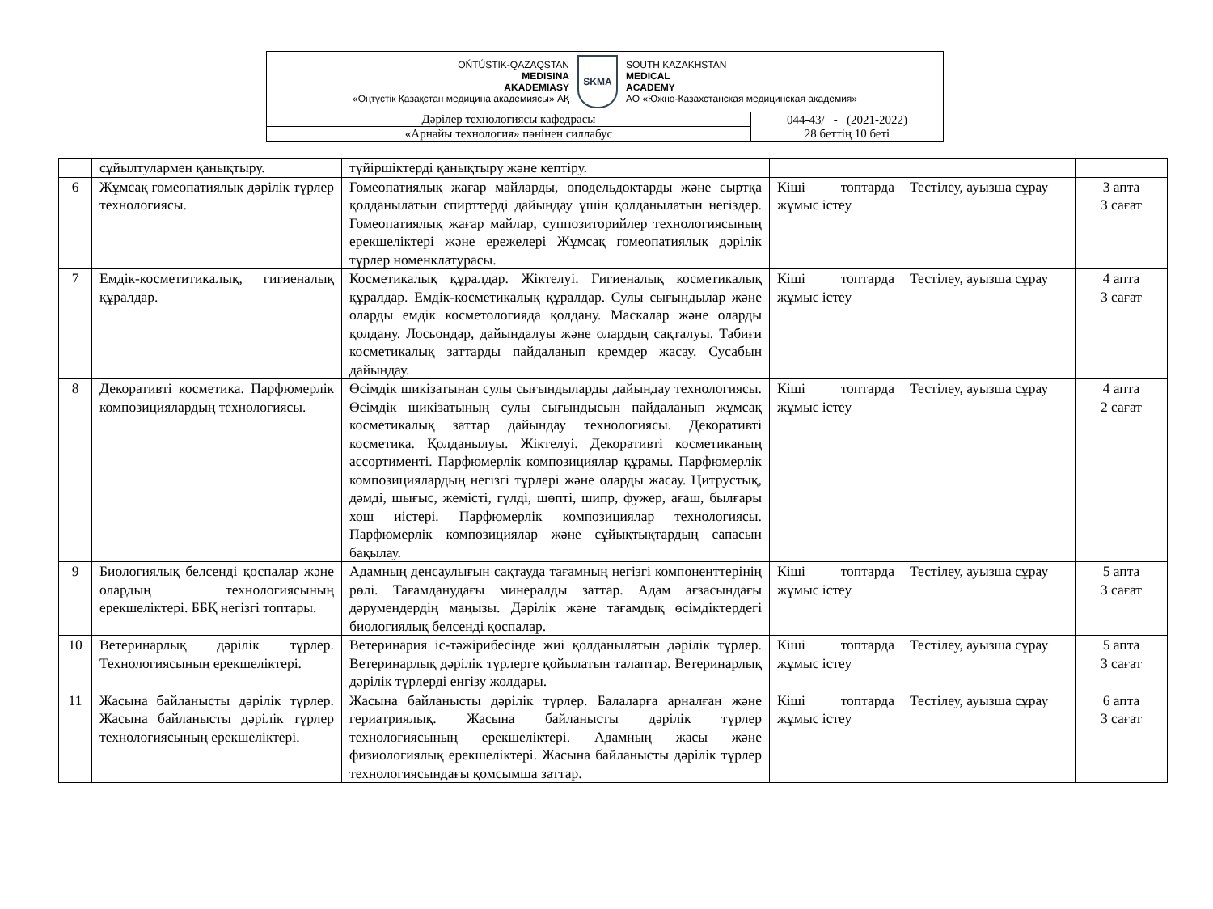| ОŃTÚSTIK-QAZAQSTAN MEDISINA AKADEMIASY «Оңтүстік Қазақстан медицина академиясы» АҚ SKMA SOUTH KAZAKHSTAN MEDICAL ACADEMY АО «Южно-Казахстанская медицинская академия» | |
| Дәрілер технологиясы кафедрасы | 044-43/ - (2021-2022) 28 беттің 10 беті |
| «Арнайы технология» пәнінен силлабус | |
| | сұйылтулармен қанықтыру. | түйіршіктерді қанықтыру және кептіру. | | | |
| 6 | Жұмсақ гомеопатиялық дәрілік түрлер технологиясы. | Гомеопатиялық жағар майларды, оподельдоктарды және сыртқа қолданылатын спирттерді дайындау үшін қолданылатын негіздер. Гомеопатиялық жағар майлар, суппозиторийлер технологиясының ерекшеліктері және ережелері Жұмсақ гомеопатиялық дәрілік түрлер номенклатурасы. | Кіші топтарда жұмыс істеу | Тестілеу, ауызша сұрау | 3 апта 3 сағат |
| 7 | Емдік-косметитикалық, гигиеналық құралдар. | Косметикалық құралдар. Жіктелуі. Гигиеналық косметикалық құралдар. Емдік-косметикалық құралдар. Сулы сығындылар және оларды емдік косметологияда қолдану. Маскалар және оларды қолдану. Лосьондар, дайындалуы және олардың сақталуы. Табиғи косметикалық заттарды пайдаланып кремдер жасау. Сусабын дайындау. | Кіші топтарда жұмыс істеу | Тестілеу, ауызша сұрау | 4 апта 3 сағат |
| 8 | Декоративті косметика. Парфюмерлік композициялардың технологиясы. | Өсімдік шикізатынан сулы сығындыларды дайындау технологиясы. Өсімдік шикізатының сулы сығындысын пайдаланып жұмсақ косметикалық заттар дайындау технологиясы. Декоративті косметика. Қолданылуы. Жіктелуі. Декоративті косметиканың ассортименті. Парфюмерлік композициялар құрамы. Парфюмерлік композициялардың негізгі түрлері және оларды жасау. Цитрустық, дәмді, шығыс, жемісті, гүлді, шөпті, шипр, фужер, ағаш, былғары хош иістері. Парфюмерлік композициялар технологиясы. Парфюмерлік композициялар және сұйықтықтардың сапасын бақылау. | Кіші топтарда жұмыс істеу | Тестілеу, ауызша сұрау | 4 апта 2 сағат |
| 9 | Биологиялық белсенді қоспалар және олардың технологиясының ерекшеліктері. ББҚ негізгі топтары. | Адамның денсаулығын сақтауда тағамның негізгі компоненттерінің рөлі. Тағамданудағы минералды заттар. Адам ағзасындағы дәрумендердің маңызы. Дәрілік және тағамдық өсімдіктердегі биологиялық белсенді қоспалар. | Кіші топтарда жұмыс істеу | Тестілеу, ауызша сұрау | 5 апта 3 сағат |
| 10 | Ветеринарлық дәрілік түрлер. Технологиясының ерекшеліктері. | Ветеринария іс-тәжірибесінде жиі қолданылатын дәрілік түрлер. Ветеринарлық дәрілік түрлерге қойылатын талаптар. Ветеринарлық дәрілік түрлерді енгізу жолдары. | Кіші топтарда жұмыс істеу | Тестілеу, ауызша сұрау | 5 апта 3 сағат |
| 11 | Жасына байланысты дәрілік түрлер. Жасына байланысты дәрілік түрлер технологиясының ерекшеліктері. | Жасына байланысты дәрілік түрлер. Балаларға арналған және гериатриялық. Жасына байланысты дәрілік түрлер технологиясының ерекшеліктері. Адамның жасы және физиологиялық ерекшеліктері. Жасына байланысты дәрілік түрлер технологиясындағы қомсымша заттар. | Кіші топтарда жұмыс істеу | Тестілеу, ауызша сұрау | 6 апта 3 сағат |